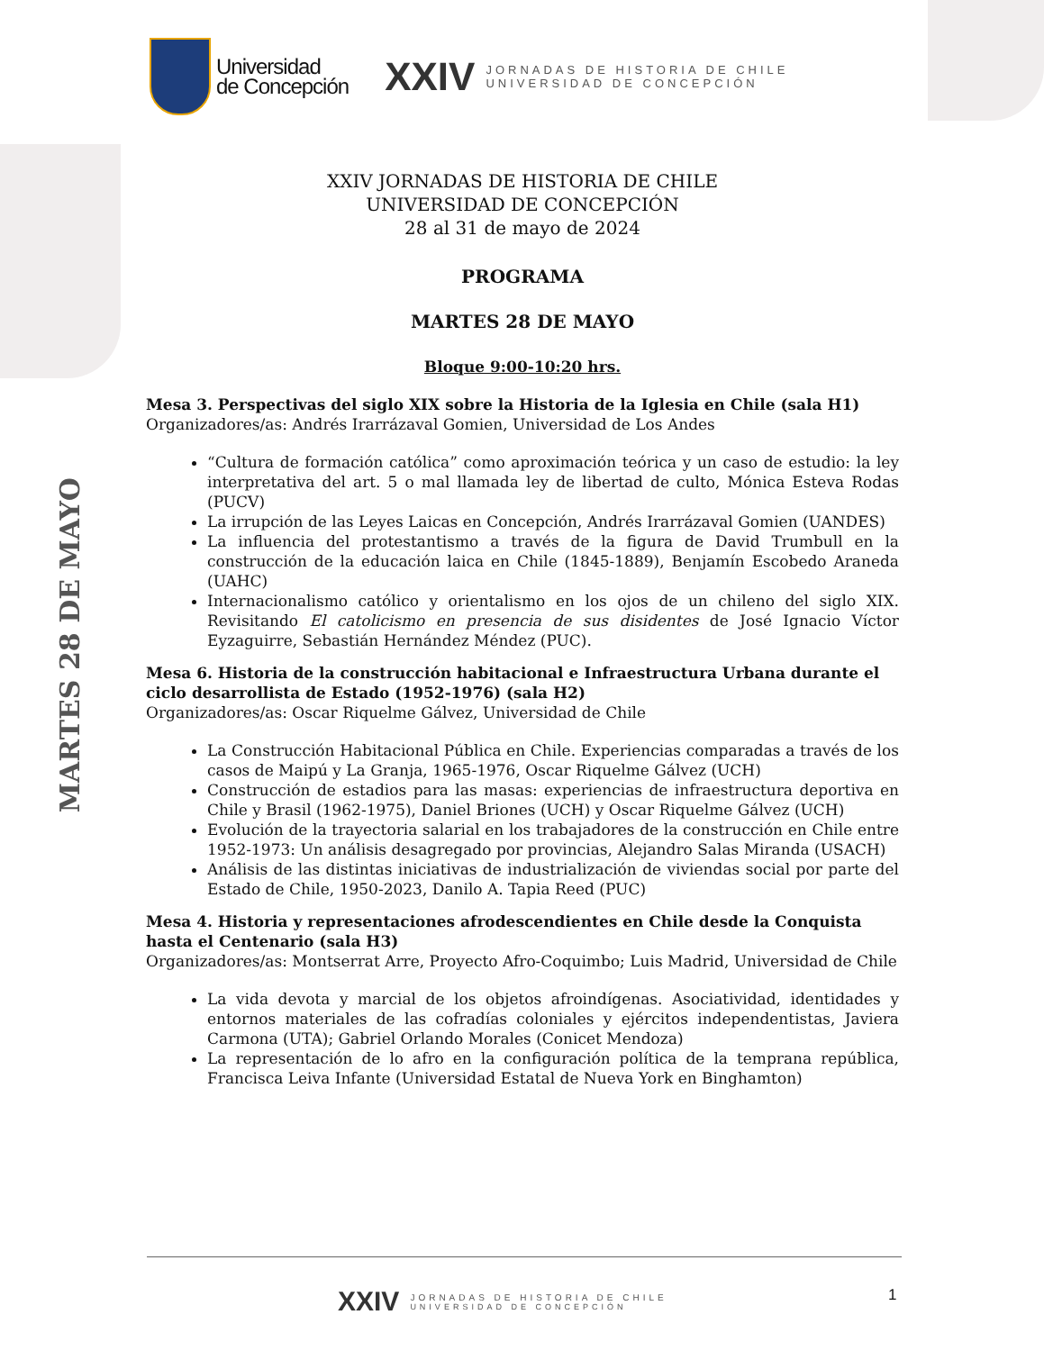MARTES 28 DE MAYO
Universidad
de Concepción
XXIV
JORNADAS DE HISTORIA DE CHILE
UNIVERSIDAD DE CONCEPCIÓN
XXIV JORNADAS DE HISTORIA DE CHILE
UNIVERSIDAD DE CONCEPCIÓN
28 al 31 de mayo de 2024
PROGRAMA
MARTES 28 DE MAYO
Bloque 9:00-10:20 hrs.
Mesa 3. Perspectivas del siglo XIX sobre la Historia de la Iglesia en Chile (sala H1)
Organizadores/as: Andrés Irarrázaval Gomien, Universidad de Los Andes
“Cultura de formación católica” como aproximación teórica y un caso de estudio: la ley interpretativa del art. 5 o mal llamada ley de libertad de culto, Mónica Esteva Rodas (PUCV)
La irrupción de las Leyes Laicas en Concepción, Andrés Irarrázaval Gomien (UANDES)
La influencia del protestantismo a través de la figura de David Trumbull en la construcción de la educación laica en Chile (1845-1889), Benjamín Escobedo Araneda (UAHC)
Internacionalismo católico y orientalismo en los ojos de un chileno del siglo XIX. Revisitando El catolicismo en presencia de sus disidentes de José Ignacio Víctor Eyzaguirre, Sebastián Hernández Méndez (PUC).
Mesa 6. Historia de la construcción habitacional e Infraestructura Urbana durante el ciclo desarrollista de Estado (1952-1976) (sala H2)
Organizadores/as: Oscar Riquelme Gálvez, Universidad de Chile
La Construcción Habitacional Pública en Chile. Experiencias comparadas a través de los casos de Maipú y La Granja, 1965-1976, Oscar Riquelme Gálvez (UCH)
Construcción de estadios para las masas: experiencias de infraestructura deportiva en Chile y Brasil (1962-1975), Daniel Briones (UCH) y Oscar Riquelme Gálvez (UCH)
Evolución de la trayectoria salarial en los trabajadores de la construcción en Chile entre 1952-1973: Un análisis desagregado por provincias, Alejandro Salas Miranda (USACH)
Análisis de las distintas iniciativas de industrialización de viviendas social por parte del Estado de Chile, 1950-2023, Danilo A. Tapia Reed (PUC)
Mesa 4. Historia y representaciones afrodescendientes en Chile desde la Conquista hasta el Centenario (sala H3)
Organizadores/as: Montserrat Arre, Proyecto Afro-Coquimbo; Luis Madrid, Universidad de Chile
La vida devota y marcial de los objetos afroindígenas. Asociatividad, identidades y entornos materiales de las cofradías coloniales y ejércitos independentistas, Javiera Carmona (UTA); Gabriel Orlando Morales (Conicet Mendoza)
La representación de lo afro en la configuración política de la temprana república, Francisca Leiva Infante (Universidad Estatal de Nueva York en Binghamton)
XXIV
JORNADAS DE HISTORIA DE CHILE
UNIVERSIDAD DE CONCEPCIÓN
1